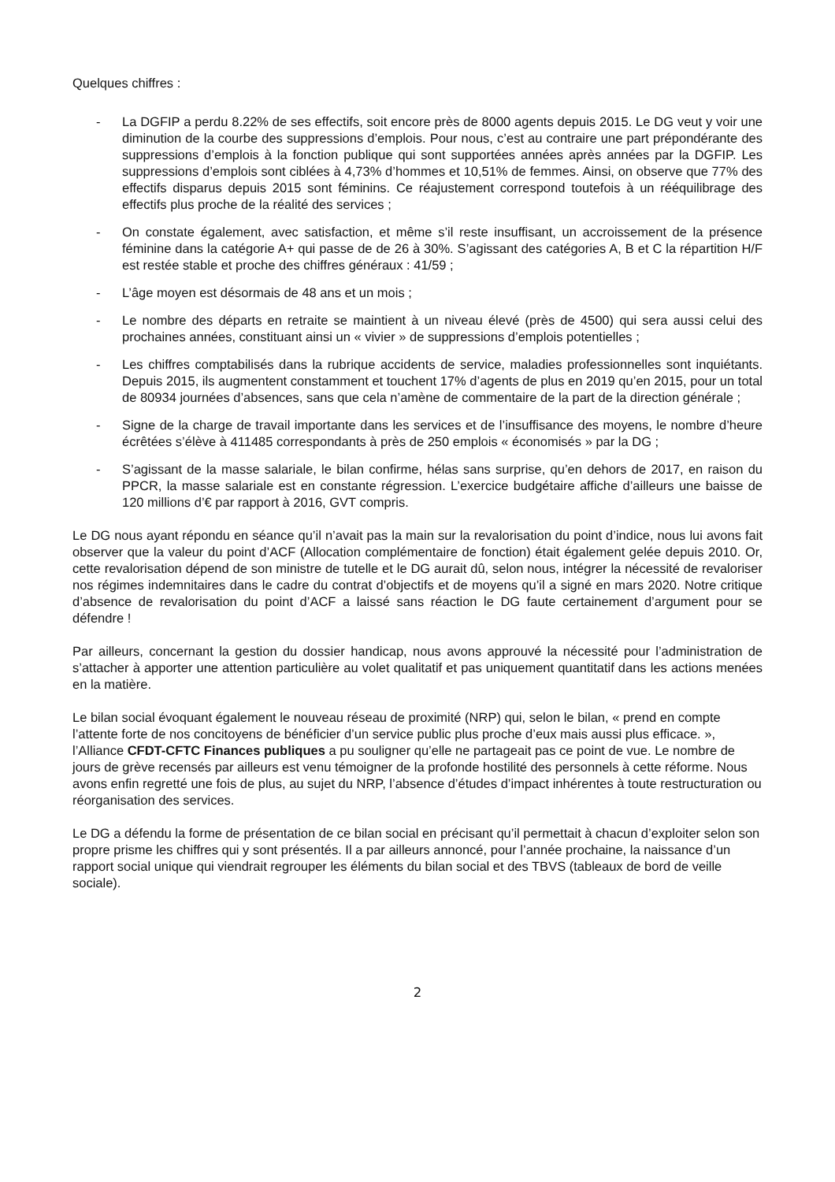Quelques chiffres :
- La DGFIP a perdu 8.22% de ses effectifs, soit encore près de 8000 agents depuis 2015. Le DG veut y voir une diminution de la courbe des suppressions d’emplois. Pour nous, c’est au contraire une part prépondérante des suppressions d’emplois à la fonction publique qui sont supportées années après années par la DGFIP. Les suppressions d’emplois sont ciblées à 4,73% d’hommes et 10,51% de femmes. Ainsi, on observe que 77% des effectifs disparus depuis 2015 sont féminins. Ce réajustement correspond toutefois à un rééquilibrage des effectifs plus proche de la réalité des services ;
- On constate également, avec satisfaction, et même s’il reste insuffisant, un accroissement de la présence féminine dans la catégorie A+ qui passe de de 26 à 30%. S’agissant des catégories A, B et C la répartition H/F est restée stable et proche des chiffres généraux : 41/59 ;
- L’âge moyen est désormais de 48 ans et un mois ;
- Le nombre des départs en retraite se maintient à un niveau élevé (près de 4500) qui sera aussi celui des prochaines années, constituant ainsi un « vivier » de suppressions d’emplois potentielles ;
- Les chiffres comptabilisés dans la rubrique accidents de service, maladies professionnelles sont inquiétants. Depuis 2015, ils augmentent constamment et touchent 17% d’agents de plus en 2019 qu’en 2015, pour un total de 80934 journées d’absences, sans que cela n’amène de commentaire de la part de la direction générale ;
- Signe de la charge de travail importante dans les services et de l’insuffisance des moyens, le nombre d’heure écrêtées s’élève à 411485 correspondants à près de 250 emplois « économisés » par la DG ;
- S’agissant de la masse salariale, le bilan confirme, hélas sans surprise, qu’en dehors de 2017, en raison du PPCR, la masse salariale est en constante régression. L’exercice budgétaire affiche d’ailleurs une baisse de 120 millions d’€ par rapport à 2016, GVT compris.
Le DG nous ayant répondu en séance qu’il n’avait pas la main sur la revalorisation du point d’indice, nous lui avons fait observer que la valeur du point d’ACF (Allocation complémentaire de fonction) était également gelée depuis 2010. Or, cette revalorisation dépend de son ministre de tutelle et le DG aurait dû, selon nous, intégrer la nécessité de revaloriser nos régimes indemnitaires dans le cadre du contrat d’objectifs et de moyens qu’il a signé en mars 2020. Notre critique d’absence de revalorisation du point d’ACF a laissé sans réaction le DG faute certainement d’argument pour se défendre !
Par ailleurs, concernant la gestion du dossier handicap, nous avons approuvé la nécessité pour l’administration de s’attacher à apporter une attention particulière au volet qualitatif et pas uniquement quantitatif dans les actions menées en la matière.
Le bilan social évoquant également le nouveau réseau de proximité (NRP) qui, selon le bilan, « prend en compte l’attente forte de nos concitoyens de bénéficier d’un service public plus proche d’eux mais aussi plus efficace. », l’Alliance CFDT-CFTC Finances publiques a pu souligner qu’elle ne partageait pas ce point de vue. Le nombre de jours de grève recensés par ailleurs est venu témoigner de la profonde hostilité des personnels à cette réforme. Nous avons enfin regretté une fois de plus, au sujet du NRP, l’absence d’études d’impact inhérentes à toute restructuration ou réorganisation des services.
Le DG a défendu la forme de présentation de ce bilan social en précisant qu’il permettait à chacun d’exploiter selon son propre prisme les chiffres qui y sont présentés. Il a par ailleurs annoncé, pour l’année prochaine, la naissance d’un rapport social unique qui viendrait regrouper les éléments du bilan social et des TBVS (tableaux de bord de veille sociale).
2